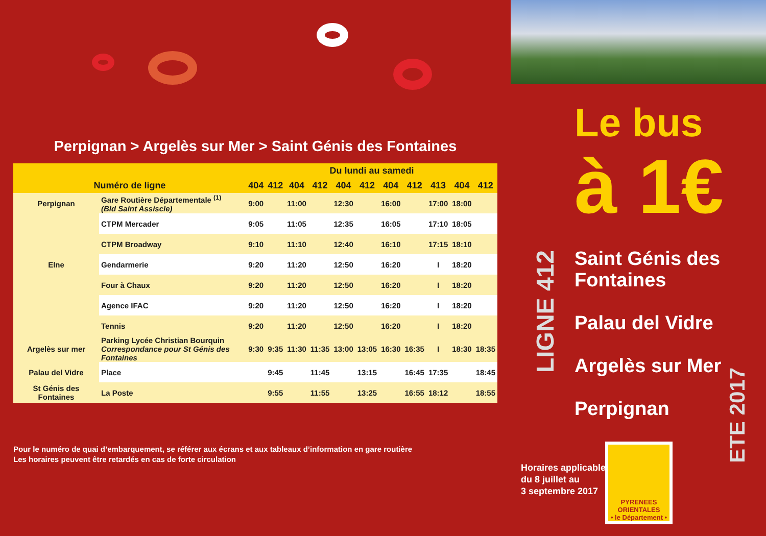Perpignan > Argelès sur Mer > Saint Génis des Fontaines
| | | Du lundi au samedi | | | | | | | | | | |
| --- | --- | --- | --- | --- | --- | --- | --- | --- | --- | --- | --- | --- |
| Numéro de ligne | | 404 | 412 | 404 | 412 | 404 | 412 | 404 | 412 | 413 | 404 | 412 |
| Perpignan | Gare Routière Départementale <sup>(1)</sup> (Bld Saint Assiscle) | 9:00 | | 11:00 | | 12:30 | | 16:00 | | 17:00 | 18:00 | |
| | CTPM Mercader | 9:05 | | 11:05 | | 12:35 | | 16:05 | | 17:10 | 18:05 | |
| | CTPM Broadway | 9:10 | | 11:10 | | 12:40 | | 16:10 | | 17:15 | 18:10 | |
| Elne | Gendarmerie | 9:20 | | 11:20 | | 12:50 | | 16:20 | | I | 18:20 | |
| | Four à Chaux | 9:20 | | 11:20 | | 12:50 | | 16:20 | | I | 18:20 | |
| | Agence IFAC | 9:20 | | 11:20 | | 12:50 | | 16:20 | | I | 18:20 | |
| | Tennis | 9:20 | | 11:20 | | 12:50 | | 16:20 | | I | 18:20 | |
| Argelès sur mer | Parking Lycée Christian Bourquin Correspondance pour St Génis des Fontaines | 9:30 | 9:35 | 11:30 | 11:35 | 13:00 | 13:05 | 16:30 | 16:35 | I | 18:30 | 18:35 |
| Palau del Vidre | Place | | 9:45 | | 11:45 | | 13:15 | | 16:45 | 17:35 | | 18:45 |
| St Génis des Fontaines | La Poste | | 9:55 | | 11:55 | | 13:25 | | 16:55 | 18:12 | | 18:55 |
Pour le numéro de quai d’embarquement, se référer aux écrans et aux tableaux d’information en gare routière
Les horaires peuvent être retardés en cas de forte circulation
Le bus
à 1€
LIGNE 412
Saint Génis des
Fontaines
Palau del Vidre
Argelès sur Mer
Perpignan
Horaires applicables
du 8 juillet au
3 septembre 2017
PYRENEES
ORIENTALES
• le Département •
ETE 2017